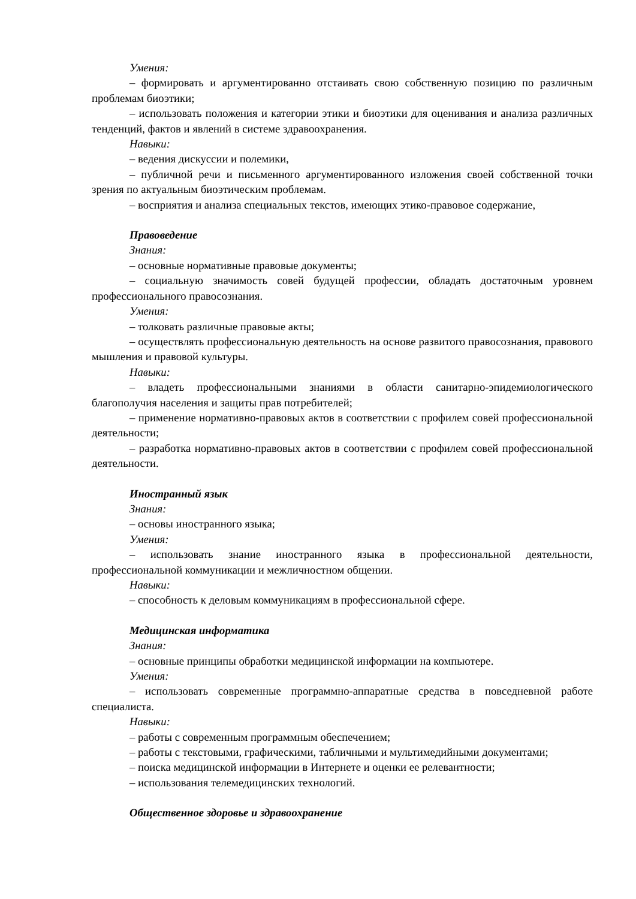Умения:
– формировать и аргументированно отстаивать свою собственную позицию по различным проблемам биоэтики;
– использовать положения и категории этики и биоэтики для оценивания и анализа различных тенденций, фактов и явлений в системе здравоохранения.
Навыки:
– ведения дискуссии и полемики,
– публичной речи и письменного аргументированного изложения своей собственной точки зрения по актуальным биоэтическим проблемам.
– восприятия и анализа специальных текстов, имеющих этико-правовое содержание,
Правоведение
Знания:
– основные нормативные правовые документы;
– социальную значимость совей будущей профессии, обладать достаточным уровнем профессионального правосознания.
Умения:
– толковать различные правовые акты;
– осуществлять профессиональную деятельность на основе развитого правосознания, правового мышления и правовой культуры.
Навыки:
– владеть профессиональными знаниями в области санитарно-эпидемиологического благополучия населения и защиты прав потребителей;
– применение нормативно-правовых актов в соответствии с профилем совей профессиональной деятельности;
– разработка нормативно-правовых актов в соответствии с профилем совей профессиональной деятельности.
Иностранный язык
Знания:
– основы иностранного языка;
Умения:
– использовать знание иностранного языка в профессиональной деятельности, профессиональной коммуникации и межличностном общении.
Навыки:
– способность к деловым коммуникациям в профессиональной сфере.
Медицинская информатика
Знания:
– основные принципы обработки медицинской информации на компьютере.
Умения:
– использовать современные программно-аппаратные средства в повседневной работе специалиста.
Навыки:
– работы с современным программным обеспечением;
– работы с текстовыми, графическими, табличными и мультимедийными документами;
– поиска медицинской информации в Интернете и оценки ее релевантности;
– использования телемедицинских технологий.
Общественное здоровье и здравоохранение